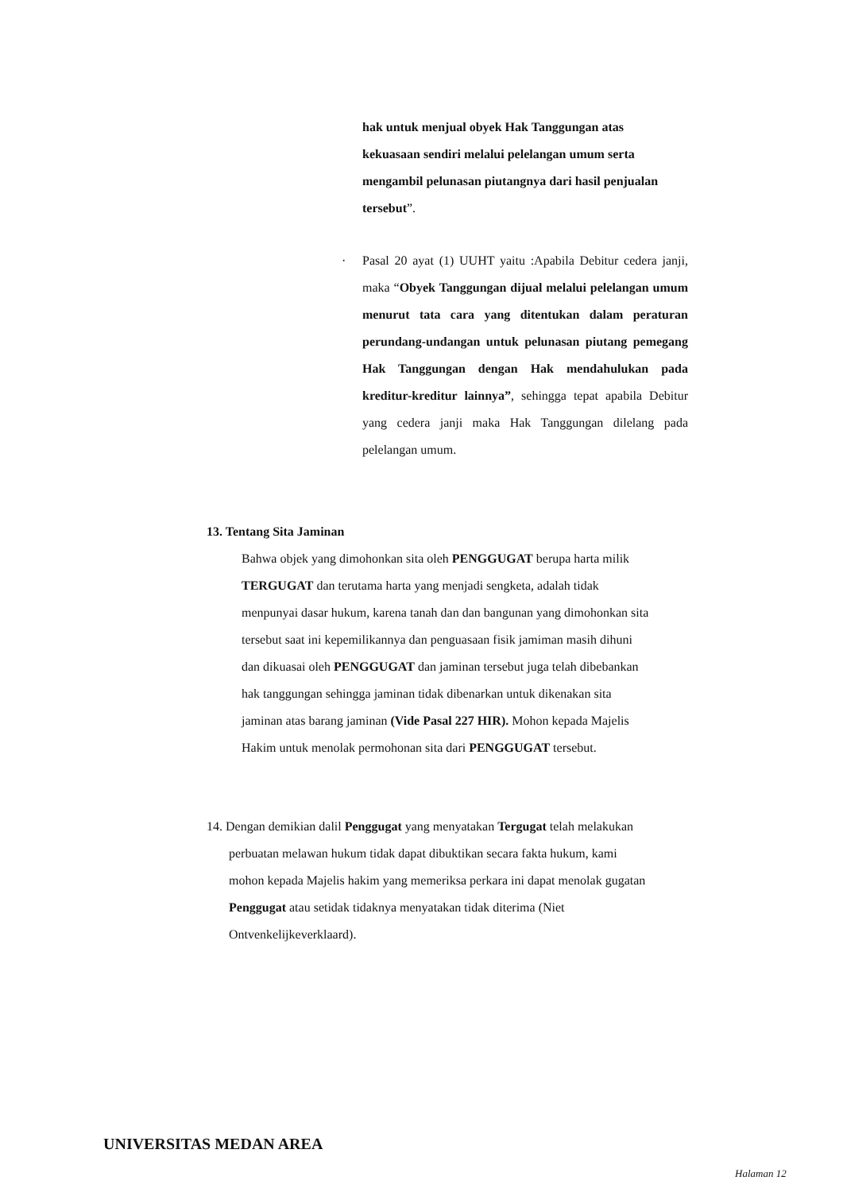hak untuk menjual obyek Hak Tanggungan atas kekuasaan sendiri melalui pelelangan umum serta mengambil pelunasan piutangnya dari hasil penjualan tersebut”.
· Pasal 20 ayat (1) UUHT yaitu :Apabila Debitur cedera janji, maka “Obyek Tanggungan dijual melalui pelelangan umum menurut tata cara yang ditentukan dalam peraturan perundang-undangan untuk pelunasan piutang pemegang Hak Tanggungan dengan Hak mendahulukan pada kreditur-kreditur lainnya”, sehingga tepat apabila Debitur yang cedera janji maka Hak Tanggungan dilelang pada pelelangan umum.
13. Tentang Sita Jaminan
Bahwa objek yang dimohonkan sita oleh PENGGUGAT berupa harta milik TERGUGAT dan terutama harta yang menjadi sengketa, adalah tidak menpunyai dasar hukum, karena tanah dan dan bangunan yang dimohonkan sita tersebut saat ini kepemilikannya dan penguasaan fisik jamiman masih dihuni dan dikuasai oleh PENGGUGAT dan jaminan tersebut juga telah dibebankan hak tanggungan sehingga jaminan tidak dibenarkan untuk dikenakan sita jaminan atas barang jaminan (Vide Pasal 227 HIR). Mohon kepada Majelis Hakim untuk menolak permohonan sita dari PENGGUGAT tersebut.
14. Dengan demikian dalil Penggugat yang menyatakan Tergugat telah melakukan perbuatan melawan hukum tidak dapat dibuktikan secara fakta hukum, kami mohon kepada Majelis hakim yang memeriksa perkara ini dapat menolak gugatan Penggugat atau setidak tidaknya menyatakan tidak diterima (Niet Ontvenkelijkeverklaard).
UNIVERSITAS MEDAN AREA
Halaman 12